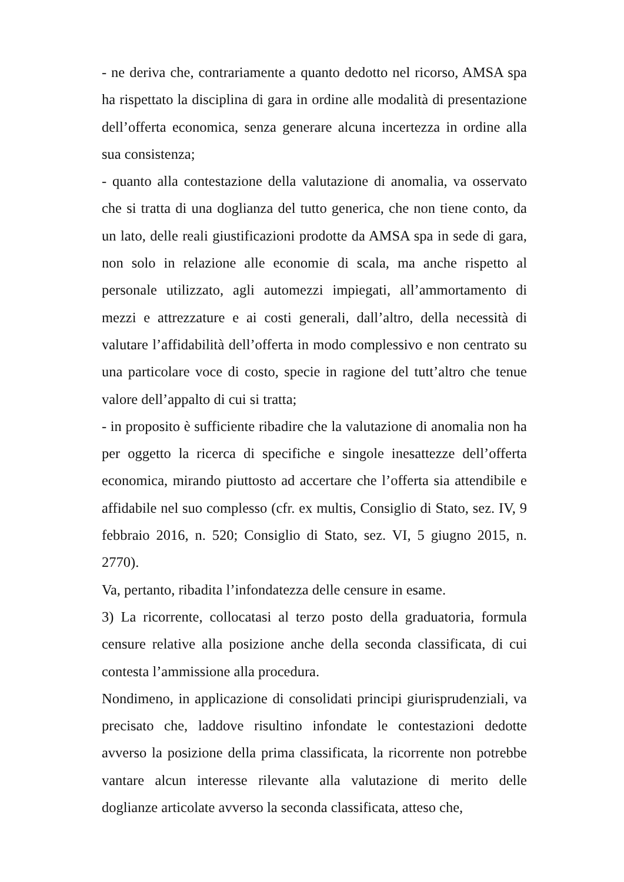- ne deriva che, contrariamente a quanto dedotto nel ricorso, AMSA spa ha rispettato la disciplina di gara in ordine alle modalità di presentazione dell’offerta economica, senza generare alcuna incertezza in ordine alla sua consistenza;
- quanto alla contestazione della valutazione di anomalia, va osservato che si tratta di una doglianza del tutto generica, che non tiene conto, da un lato, delle reali giustificazioni prodotte da AMSA spa in sede di gara, non solo in relazione alle economie di scala, ma anche rispetto al personale utilizzato, agli automezzi impiegati, all’ammortamento di mezzi e attrezzature e ai costi generali, dall’altro, della necessità di valutare l’affidabilità dell’offerta in modo complessivo e non centrato su una particolare voce di costo, specie in ragione del tutt’altro che tenue valore dell’appalto di cui si tratta;
- in proposito è sufficiente ribadire che la valutazione di anomalia non ha per oggetto la ricerca di specifiche e singole inesattezze dell’offerta economica, mirando piuttosto ad accertare che l’offerta sia attendibile e affidabile nel suo complesso (cfr. ex multis, Consiglio di Stato, sez. IV, 9 febbraio 2016, n. 520; Consiglio di Stato, sez. VI, 5 giugno 2015, n. 2770).
Va, pertanto, ribadita l’infondatezza delle censure in esame.
3) La ricorrente, collocatasi al terzo posto della graduatoria, formula censure relative alla posizione anche della seconda classificata, di cui contesta l’ammissione alla procedura.
Nondimeno, in applicazione di consolidati principi giurisprudenziali, va precisato che, laddove risultino infondate le contestazioni dedotte avverso la posizione della prima classificata, la ricorrente non potrebbe vantare alcun interesse rilevante alla valutazione di merito delle doglianze articolate avverso la seconda classificata, atteso che,